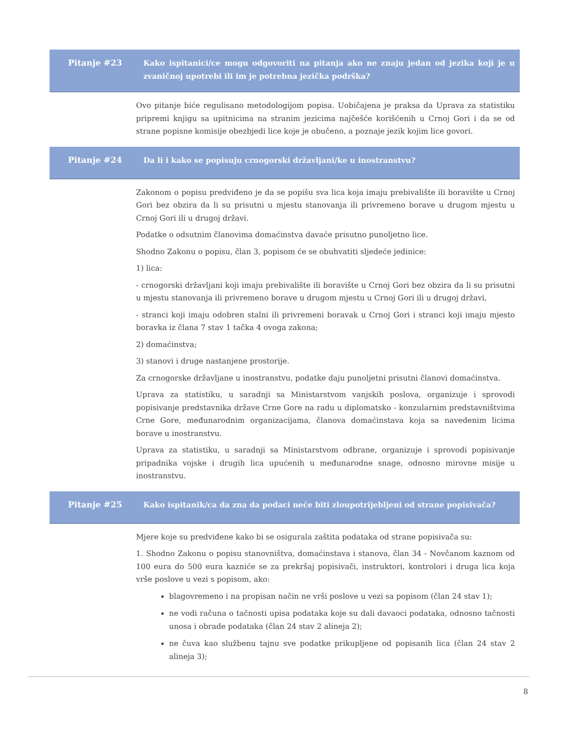Pitanje #23 Kako ispitanici/ce mogu odgovoriti na pitanja ako ne znaju jedan od jezika koji je u zvaničnoj upotrebi ili im je potrebna jezička podrška?
Ovo pitanje biće regulisano metodologijom popisa. Uobičajena je praksa da Uprava za statistiku pripremi knjigu sa upitnicima na stranim jezicima najčešće korišćenih u Crnoj Gori i da se od strane popisne komisije obezbjedi lice koje je obučeno, a poznaje jezik kojim lice govori.
Pitanje #24 Da li i kako se popisuju crnogorski državljani/ke u inostranstvu?
Zakonom o popisu predviđeno je da se popišu sva lica koja imaju prebivalište ili boravište u Crnoj Gori bez obzira da li su prisutni u mjestu stanovanja ili privremeno borave u drugom mjestu u Crnoj Gori ili u drugoj državi.
Podatke o odsutnim članovima domaćinstva davaće prisutno punoljetno lice.
Shodno Zakonu o popisu, član 3, popisom će se obuhvatiti sljedeće jedinice:
1) lica:
- crnogorski državljani koji imaju prebivalište ili boravište u Crnoj Gori bez obzira da li su prisutni u mjestu stanovanja ili privremeno borave u drugom mjestu u Crnoj Gori ili u drugoj državi,
- stranci koji imaju odobren stalni ili privremeni boravak u Crnoj Gori i stranci koji imaju mjesto boravka iz člana 7 stav 1 tačka 4 ovoga zakona;
2) domaćinstva;
3) stanovi i druge nastanjene prostorije.
Za crnogorske državljane u inostranstvu, podatke daju punoljetni prisutni članovi domaćinstva.
Uprava za statistiku, u saradnji sa Ministarstvom vanjskih poslova, organizuje i sprovodi popisivanje predstavnika države Crne Gore na radu u diplomatsko - konzularnim predstavništvima Crne Gore, međunarodnim organizacijama, članova domaćinstava koja sa navedenim licima borave u inostranstvu.
Uprava za statistiku, u saradnji sa Ministarstvom odbrane, organizuje i sprovodi popisivanje pripadnika vojske i drugih lica upućenih u međunarodne snage, odnosno mirovne misije u inostranstvu.
Pitanje #25 Kako ispitanik/ca da zna da podaci neće biti zloupotrijebljeni od strane popisivača?
Mjere koje su predviđene kako bi se osigurala zaštita podataka od strane popisivača su:
1. Shodno Zakonu o popisu stanovništva, domaćinstava i stanova, član 34 - Novčanom kaznom od 100 eura do 500 eura kazniće se za prekršaj popisivači, instruktori, kontrolori i druga lica koja vrše poslove u vezi s popisom, ako:
blagovremeno i na propisan način ne vrši poslove u vezi sa popisom (član 24 stav 1);
ne vodi računa o tačnosti upisa podataka koje su dali davaoci podataka, odnosno tačnosti unosa i obrade podataka (član 24 stav 2 alineja 2);
ne čuva kao službenu tajnu sve podatke prikupljene od popisanih lica (član 24 stav 2 alineja 3);
8